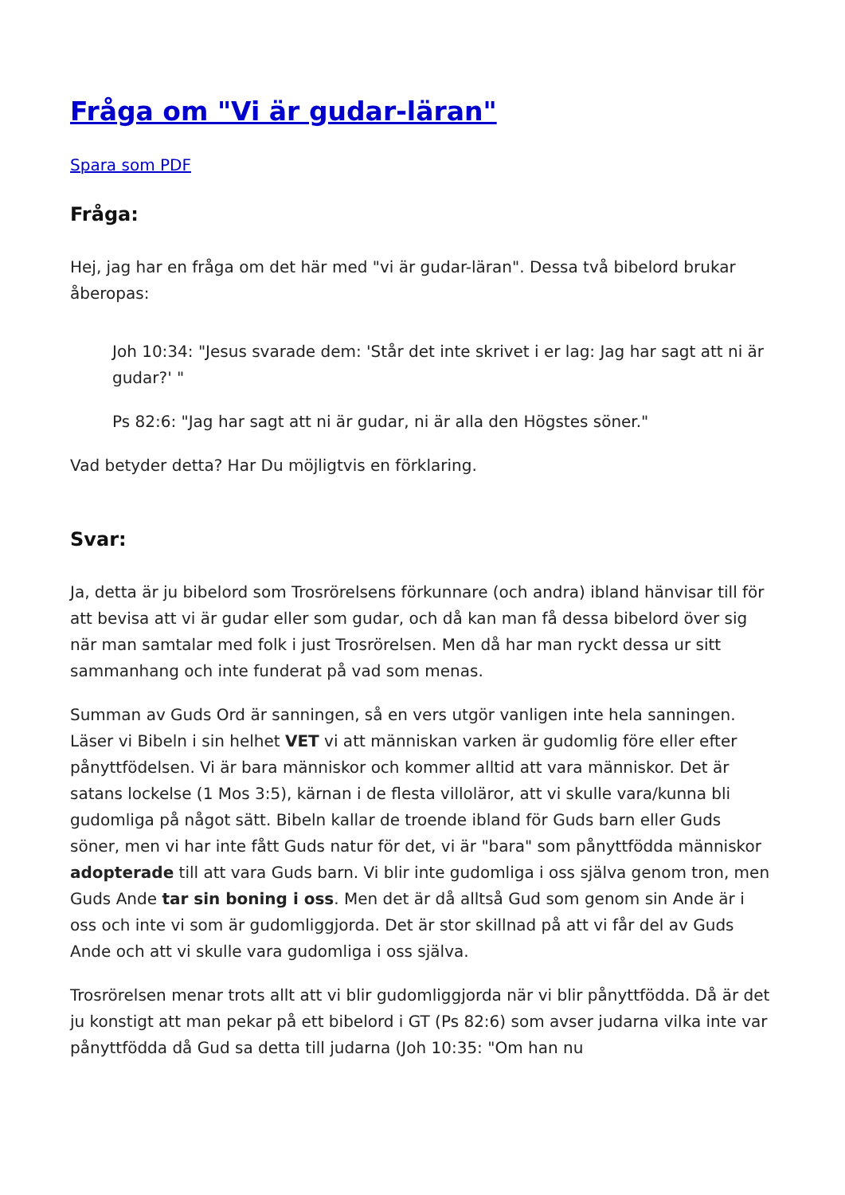Fråga om "Vi är gudar-läran"
Spara som PDF
Fråga:
Hej, jag har en fråga om det här med "vi är gudar-läran". Dessa två bibelord brukar åberopas:
Joh 10:34: "Jesus svarade dem: 'Står det inte skrivet i er lag: Jag har sagt att ni är gudar?' "
Ps 82:6: "Jag har sagt att ni är gudar, ni är alla den Högstes söner."
Vad betyder detta? Har Du möjligtvis en förklaring.
Svar:
Ja, detta är ju bibelord som Trosrörelsens förkunnare (och andra) ibland hänvisar till för att bevisa att vi är gudar eller som gudar, och då kan man få dessa bibelord över sig när man samtalar med folk i just Trosrörelsen. Men då har man ryckt dessa ur sitt sammanhang och inte funderat på vad som menas.
Summan av Guds Ord är sanningen, så en vers utgör vanligen inte hela sanningen. Läser vi Bibeln i sin helhet VET vi att människan varken är gudomlig före eller efter pånyttfödelsen. Vi är bara människor och kommer alltid att vara människor. Det är satans lockelse (1 Mos 3:5), kärnan i de flesta villoläror, att vi skulle vara/kunna bli gudomliga på något sätt. Bibeln kallar de troende ibland för Guds barn eller Guds söner, men vi har inte fått Guds natur för det, vi är "bara" som pånyttfödda människor adopterade till att vara Guds barn. Vi blir inte gudomliga i oss själva genom tron, men Guds Ande tar sin boning i oss. Men det är då alltså Gud som genom sin Ande är i oss och inte vi som är gudomliggjorda. Det är stor skillnad på att vi får del av Guds Ande och att vi skulle vara gudomliga i oss själva.
Trosrörelsen menar trots allt att vi blir gudomliggjorda när vi blir pånyttfödda. Då är det ju konstigt att man pekar på ett bibelord i GT (Ps 82:6) som avser judarna vilka inte var pånyttfödda då Gud sa detta till judarna (Joh 10:35: "Om han nu